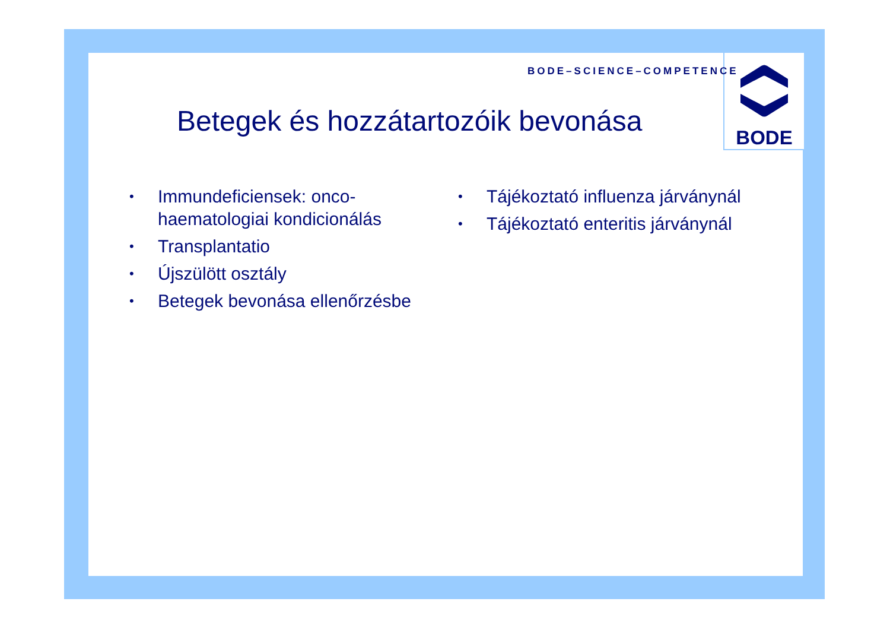BODE
BODE–SCIENCE–COMPETENCE
Betegek és hozzátartozóik bevonása
• Immundeficiensek: onco-haematologiai kondicionálás
• Transplantatio
• Újszülött osztály
• Betegek bevonása ellenőrzésbe
• Tájékoztató influenza járványnál
• Tájékoztató enteritis járványnál